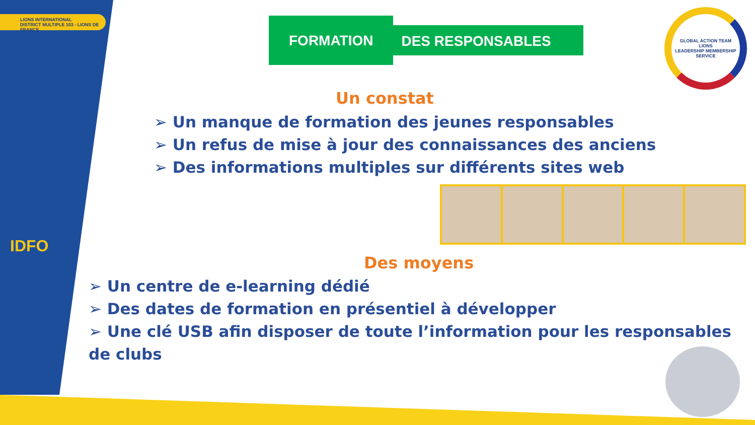LIONS INTERNATIONAL
DISTRICT MULTIPLE 103 - LIONS DE FRANCE
IDFO
FORMATION
DES RESPONSABLES
GLOBAL ACTION TEAM
LIONS
LEADERSHIP MEMBERSHIP SERVICE
Un constat
➢ Un manque de formation des jeunes responsables
➢ Un refus de mise à jour des connaissances des anciens
➢ Des informations multiples sur différents sites web
Des moyens
➢ Un centre de e-learning dédié
➢ Des dates de formation en présentiel à développer
➢ Une clé USB afin disposer de toute l’information pour les responsables de clubs